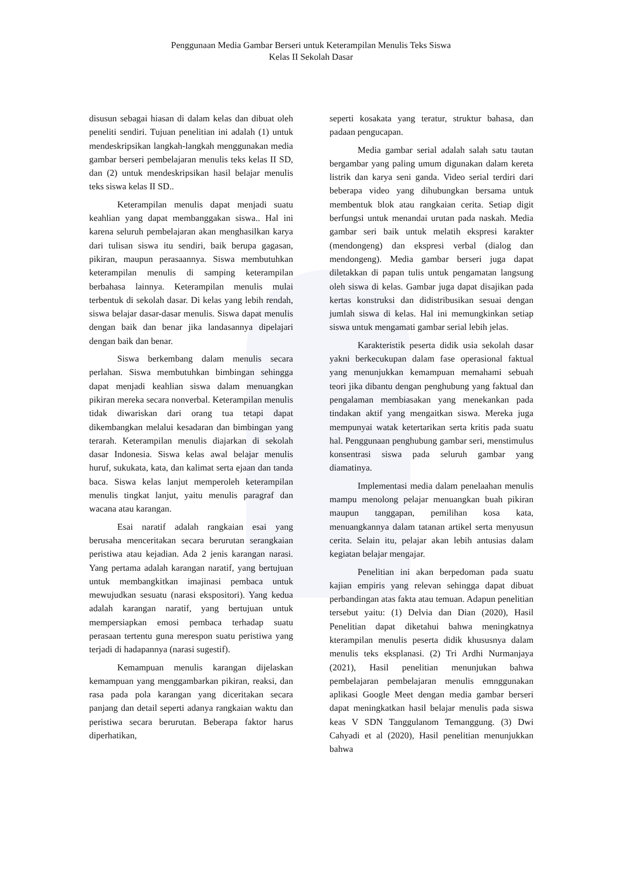Penggunaan Media Gambar Berseri untuk Keterampilan Menulis Teks Siswa
Kelas II Sekolah Dasar
disusun sebagai hiasan di dalam kelas dan dibuat oleh peneliti sendiri. Tujuan penelitian ini adalah (1) untuk mendeskripsikan langkah-langkah menggunakan media gambar berseri pembelajaran menulis teks kelas II SD, dan (2) untuk mendeskripsikan hasil belajar menulis teks siswa kelas II SD..
Keterampilan menulis dapat menjadi suatu keahlian yang dapat membanggakan siswa.. Hal ini karena seluruh pembelajaran akan menghasilkan karya dari tulisan siswa itu sendiri, baik berupa gagasan, pikiran, maupun perasaannya. Siswa membutuhkan keterampilan menulis di samping keterampilan berbahasa lainnya. Keterampilan menulis mulai terbentuk di sekolah dasar. Di kelas yang lebih rendah, siswa belajar dasar-dasar menulis. Siswa dapat menulis dengan baik dan benar jika landasannya dipelajari dengan baik dan benar.
Siswa berkembang dalam menulis secara perlahan. Siswa membutuhkan bimbingan sehingga dapat menjadi keahlian siswa dalam menuangkan pikiran mereka secara nonverbal. Keterampilan menulis tidak diwariskan dari orang tua tetapi dapat dikembangkan melalui kesadaran dan bimbingan yang terarah. Keterampilan menulis diajarkan di sekolah dasar Indonesia. Siswa kelas awal belajar menulis huruf, sukukata, kata, dan kalimat serta ejaan dan tanda baca. Siswa kelas lanjut memperoleh keterampilan menulis tingkat lanjut, yaitu menulis paragraf dan wacana atau karangan.
Esai naratif adalah rangkaian esai yang berusaha menceritakan secara berurutan serangkaian peristiwa atau kejadian. Ada 2 jenis karangan narasi. Yang pertama adalah karangan naratif, yang bertujuan untuk membangkitkan imajinasi pembaca untuk mewujudkan sesuatu (narasi ekspositori). Yang kedua adalah karangan naratif, yang bertujuan untuk mempersiapkan emosi pembaca terhadap suatu perasaan tertentu guna merespon suatu peristiwa yang terjadi di hadapannya (narasi sugestif).
Kemampuan menulis karangan dijelaskan kemampuan yang menggambarkan pikiran, reaksi, dan rasa pada pola karangan yang diceritakan secara panjang dan detail seperti adanya rangkaian waktu dan peristiwa secara berurutan. Beberapa faktor harus diperhatikan,
seperti kosakata yang teratur, struktur bahasa, dan padaan pengucapan.
Media gambar serial adalah salah satu tautan bergambar yang paling umum digunakan dalam kereta listrik dan karya seni ganda. Video serial terdiri dari beberapa video yang dihubungkan bersama untuk membentuk blok atau rangkaian cerita. Setiap digit berfungsi untuk menandai urutan pada naskah. Media gambar seri baik untuk melatih ekspresi karakter (mendongeng) dan ekspresi verbal (dialog dan mendongeng). Media gambar berseri juga dapat diletakkan di papan tulis untuk pengamatan langsung oleh siswa di kelas. Gambar juga dapat disajikan pada kertas konstruksi dan didistribusikan sesuai dengan jumlah siswa di kelas. Hal ini memungkinkan setiap siswa untuk mengamati gambar serial lebih jelas.
Karakteristik peserta didik usia sekolah dasar yakni berkecukupan dalam fase operasional faktual yang menunjukkan kemampuan memahami sebuah teori jika dibantu dengan penghubung yang faktual dan pengalaman membiasakan yang menekankan pada tindakan aktif yang mengaitkan siswa. Mereka juga mempunyai watak ketertarikan serta kritis pada suatu hal. Penggunaan penghubung gambar seri, menstimulus konsentrasi siswa pada seluruh gambar yang diamatinya.
Implementasi media dalam penelaahan menulis mampu menolong pelajar menuangkan buah pikiran maupun tanggapan, pemilihan kosa kata, menuangkannya dalam tatanan artikel serta menyusun cerita. Selain itu, pelajar akan lebih antusias dalam kegiatan belajar mengajar.
Penelitian ini akan berpedoman pada suatu kajian empiris yang relevan sehingga dapat dibuat perbandingan atas fakta atau temuan. Adapun penelitian tersebut yaitu: (1) Delvia dan Dian (2020), Hasil Penelitian dapat diketahui bahwa meningkatnya kterampilan menulis peserta didik khususnya dalam menulis teks eksplanasi. (2) Tri Ardhi Nurmanjaya (2021), Hasil penelitian menunjukan bahwa pembelajaran pembelajaran menulis emnggunakan aplikasi Google Meet dengan media gambar berseri dapat meningkatkan hasil belajar menulis pada siswa keas V SDN Tanggulanom Temanggung. (3) Dwi Cahyadi et al (2020), Hasil penelitian menunjukkan bahwa